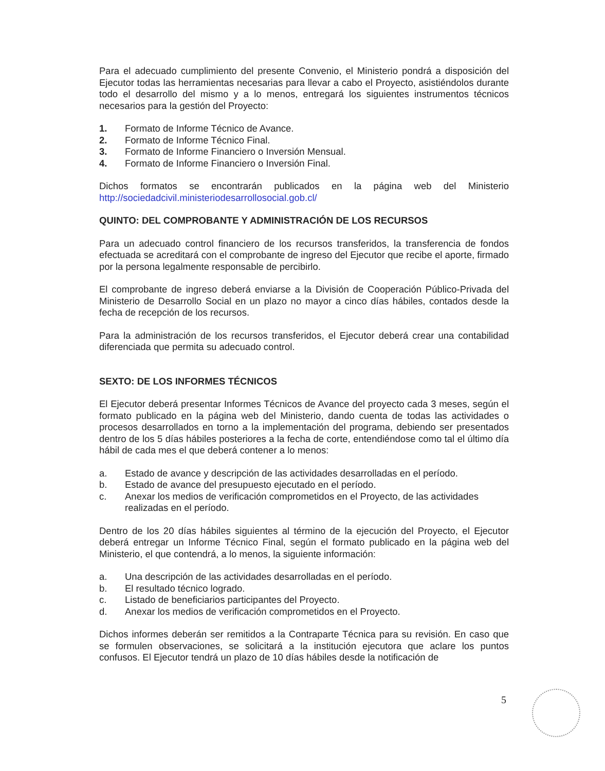Para el adecuado cumplimiento del presente Convenio, el Ministerio pondrá a disposición del Ejecutor todas las herramientas necesarias para llevar a cabo el Proyecto, asistiéndolos durante todo el desarrollo del mismo y a lo menos, entregará los siguientes instrumentos técnicos necesarios para la gestión del Proyecto:
1. Formato de Informe Técnico de Avance.
2. Formato de Informe Técnico Final.
3. Formato de Informe Financiero o Inversión Mensual.
4. Formato de Informe Financiero o Inversión Final.
Dichos formatos se encontrarán publicados en la página web del Ministerio http://sociedadcivil.ministeriodesarrollosocial.gob.cl/
QUINTO: DEL COMPROBANTE Y ADMINISTRACIÓN DE LOS RECURSOS
Para un adecuado control financiero de los recursos transferidos, la transferencia de fondos efectuada se acreditará con el comprobante de ingreso del Ejecutor que recibe el aporte, firmado por la persona legalmente responsable de percibirlo.
El comprobante de ingreso deberá enviarse a la División de Cooperación Público-Privada del Ministerio de Desarrollo Social en un plazo no mayor a cinco días hábiles, contados desde la fecha de recepción de los recursos.
Para la administración de los recursos transferidos, el Ejecutor deberá crear una contabilidad diferenciada que permita su adecuado control.
SEXTO: DE LOS INFORMES TÉCNICOS
El Ejecutor deberá presentar Informes Técnicos de Avance del proyecto cada 3 meses, según el formato publicado en la página web del Ministerio, dando cuenta de todas las actividades o procesos desarrollados en torno a la implementación del programa, debiendo ser presentados dentro de los 5 días hábiles posteriores a la fecha de corte, entendiéndose como tal el último día hábil de cada mes el que deberá contener a lo menos:
a. Estado de avance y descripción de las actividades desarrolladas en el período.
b. Estado de avance del presupuesto ejecutado en el período.
c. Anexar los medios de verificación comprometidos en el Proyecto, de las actividades realizadas en el período.
Dentro de los 20 días hábiles siguientes al término de la ejecución del Proyecto, el Ejecutor deberá entregar un Informe Técnico Final, según el formato publicado en la página web del Ministerio, el que contendrá, a lo menos, la siguiente información:
a. Una descripción de las actividades desarrolladas en el período.
b. El resultado técnico logrado.
c. Listado de beneficiarios participantes del Proyecto.
d. Anexar los medios de verificación comprometidos en el Proyecto.
Dichos informes deberán ser remitidos a la Contraparte Técnica para su revisión. En caso que se formulen observaciones, se solicitará a la institución ejecutora que aclare los puntos confusos. El Ejecutor tendrá un plazo de 10 días hábiles desde la notificación de
5